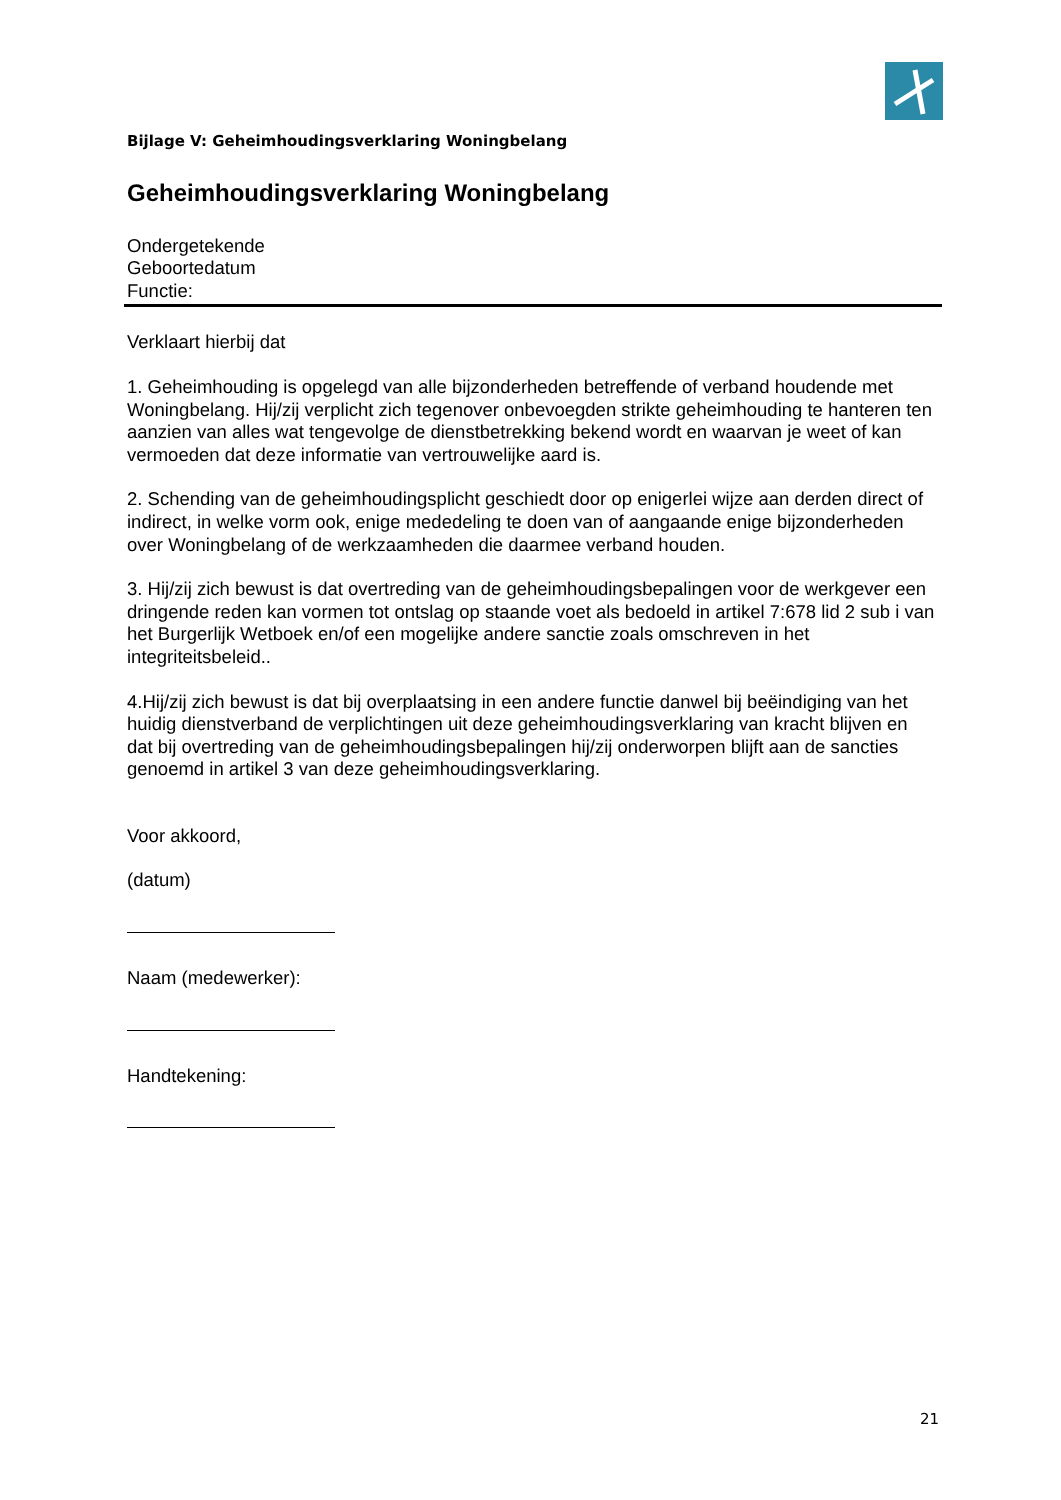Bijlage V: Geheimhoudingsverklaring Woningbelang
Geheimhoudingsverklaring Woningbelang
Ondergetekende
Geboortedatum
Functie:
Verklaart hierbij dat
1. Geheimhouding is opgelegd van alle bijzonderheden betreffende of verband houdende met Woningbelang. Hij/zij verplicht zich tegenover onbevoegden strikte geheimhouding te hanteren ten aanzien van alles wat tengevolge de dienstbetrekking bekend wordt en waarvan je weet of kan vermoeden dat deze informatie van vertrouwelijke aard is.
2. Schending van de geheimhoudingsplicht geschiedt door op enigerlei wijze aan derden direct of indirect, in welke vorm ook, enige mededeling te doen van of aangaande enige bijzonderheden over Woningbelang of de werkzaamheden die daarmee verband houden.
3. Hij/zij zich bewust is dat overtreding van de geheimhoudingsbepalingen voor de werkgever een dringende reden kan vormen tot ontslag op staande voet als bedoeld in artikel 7:678 lid 2 sub i van het Burgerlijk Wetboek en/of een mogelijke andere sanctie zoals omschreven in het integriteitsbeleid..
4.Hij/zij zich bewust is dat bij overplaatsing in een andere functie danwel bij beëindiging van het huidig dienstverband de verplichtingen uit deze geheimhoudingsverklaring van kracht blijven en dat bij overtreding van de geheimhoudingsbepalingen hij/zij onderworpen blijft aan de sancties genoemd in artikel 3 van deze geheimhoudingsverklaring.
Voor akkoord,
(datum)
Naam (medewerker):
Handtekening:
21